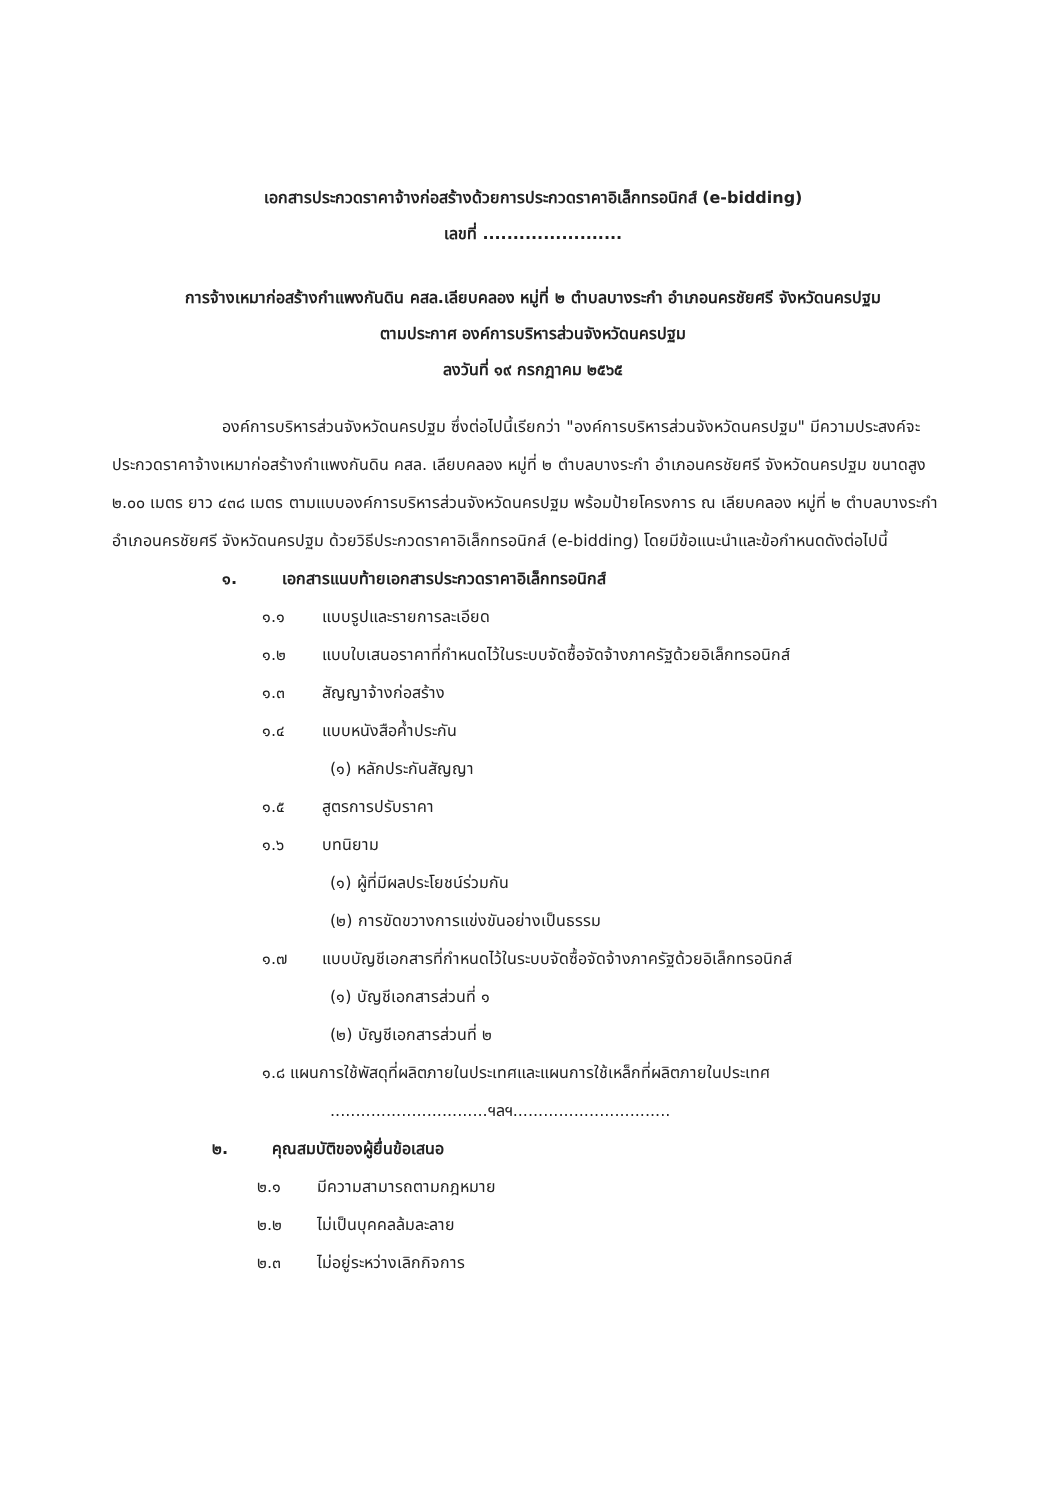เอกสารประกวดราคาจ้างก่อสร้างด้วยการประกวดราคาอิเล็กทรอนิกส์ (e-bidding)
เลขที่ .......................
การจ้างเหมาก่อสร้างกำแพงกันดิน คสล.เลียบคลอง หมู่ที่ ๒ ตำบลบางระกำ อำเภอนครชัยศรี จังหวัดนครปฐม
ตามประกาศ องค์การบริหารส่วนจังหวัดนครปฐม
ลงวันที่ ๑๙ กรกฎาคม ๒๕๖๕
องค์การบริหารส่วนจังหวัดนครปฐม ซึ่งต่อไปนี้เรียกว่า "องค์การบริหารส่วนจังหวัดนครปฐม" มีความประสงค์จะ ประกวดราคาจ้างเหมาก่อสร้างกำแพงกันดิน คสล. เลียบคลอง หมู่ที่ ๒ ตำบลบางระกำ อำเภอนครชัยศรี จังหวัดนครปฐม ขนาดสูง ๒.๐๐ เมตร ยาว ๔๓๘ เมตร ตามแบบองค์การบริหารส่วนจังหวัดนครปฐม พร้อมป้ายโครงการ ณ เลียบคลอง หมู่ที่ ๒ ตำบลบางระกำ อำเภอนครชัยศรี จังหวัดนครปฐม ด้วยวิธีประกวดราคาอิเล็กทรอนิกส์ (e-bidding) โดยมีข้อแนะนำและข้อกำหนดดังต่อไปนี้
๑. เอกสารแนบท้ายเอกสารประกวดราคาอิเล็กทรอนิกส์
๑.๑ แบบรูปและรายการละเอียด
๑.๒ แบบใบเสนอราคาที่กำหนดไว้ในระบบจัดซื้อจัดจ้างภาครัฐด้วยอิเล็กทรอนิกส์
๑.๓ สัญญาจ้างก่อสร้าง
๑.๔ แบบหนังสือค้ำประกัน
(๑) หลักประกันสัญญา
๑.๕ สูตรการปรับราคา
๑.๖ บทนิยาม
(๑) ผู้ที่มีผลประโยชน์ร่วมกัน
(๒) การขัดขวางการแข่งขันอย่างเป็นธรรม
๑.๗ แบบบัญชีเอกสารที่กำหนดไว้ในระบบจัดซื้อจัดจ้างภาครัฐด้วยอิเล็กทรอนิกส์
(๑) บัญชีเอกสารส่วนที่ ๑
(๒) บัญชีเอกสารส่วนที่ ๒
๑.๘ แผนการใช้พัสดุที่ผลิตภายในประเทศและแผนการใช้เหล็กที่ผลิตภายในประเทศ
...............................ฯลฯ...............................
๒. คุณสมบัติของผู้ยื่นข้อเสนอ
๒.๑ มีความสามารถตามกฎหมาย
๒.๒ ไม่เป็นบุคคลล้มละลาย
๒.๓ ไม่อยู่ระหว่างเลิกกิจการ